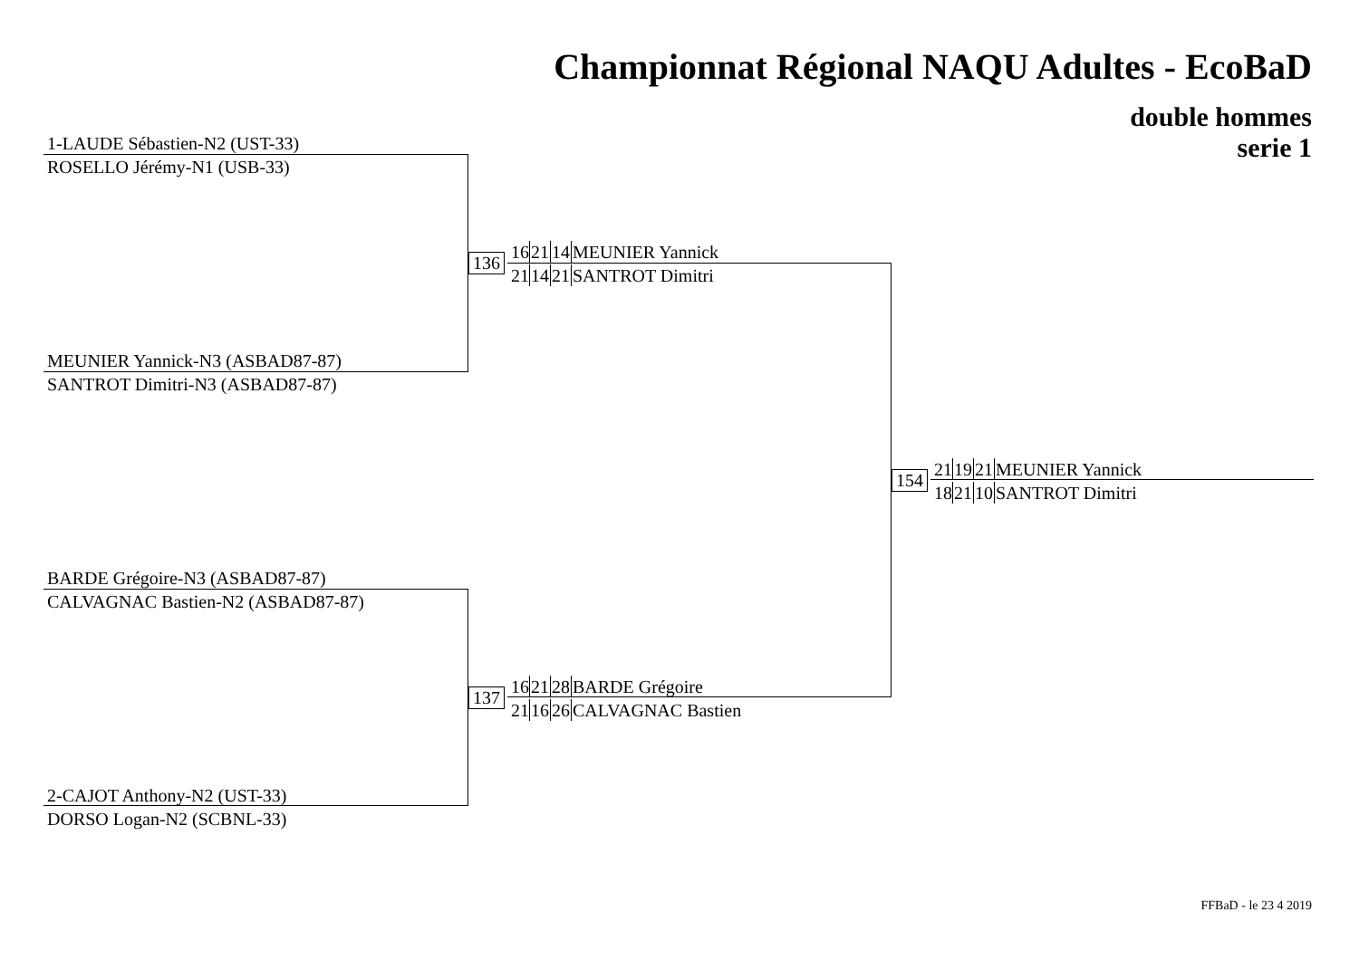Championnat Régional NAQU Adultes - EcoBaD
double hommes
serie 1
1-LAUDE Sébastien-N2 (UST-33)
ROSELLO Jérémy-N1 (USB-33)
MEUNIER Yannick-N3 (ASBAD87-87)
SANTROT Dimitri-N3 (ASBAD87-87)
136
162114 MEUNIER Yannick
211421 SANTROT Dimitri
BARDE Grégoire-N3 (ASBAD87-87)
CALVAGNAC Bastien-N2 (ASBAD87-87)
2-CAJOT Anthony-N2 (UST-33)
DORSO Logan-N2 (SCBNL-33)
137
162128 BARDE Grégoire
211626 CALVAGNAC Bastien
154
211921 MEUNIER Yannick
182110 SANTROT Dimitri
FFBaD - le 23 4 2019